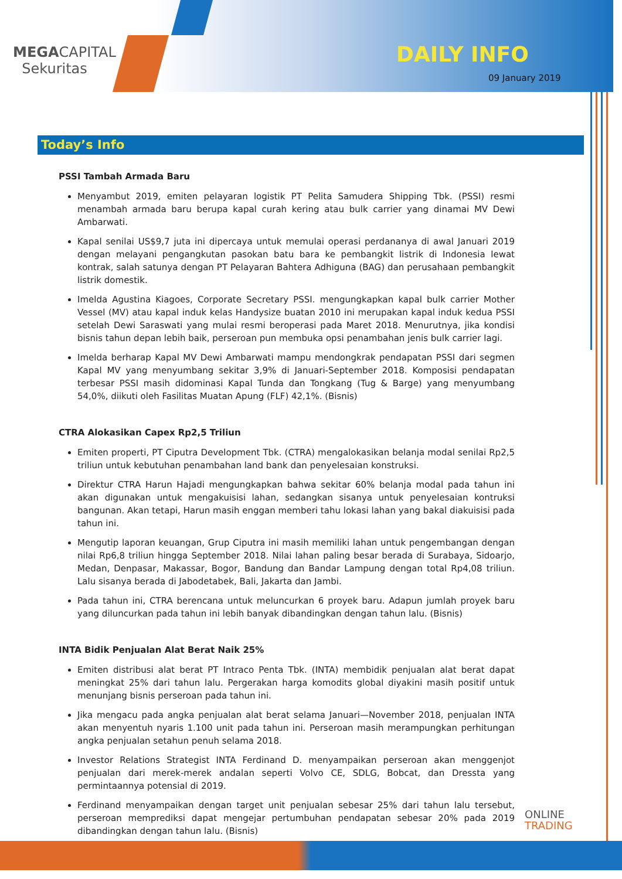MEGACAPITAL
Sekuritas
DAILY INFO
09 January 2019
Today’s Info
PSSI Tambah Armada Baru
Menyambut 2019, emiten pelayaran logistik PT Pelita Samudera Shipping Tbk. (PSSI) resmi menambah armada baru berupa kapal curah kering atau bulk carrier yang dinamai MV Dewi Ambarwati.
Kapal senilai US$9,7 juta ini dipercaya untuk memulai operasi perdananya di awal Januari 2019 dengan melayani pengangkutan pasokan batu bara ke pembangkit listrik di Indonesia lewat kontrak, salah satunya dengan PT Pelayaran Bahtera Adhiguna (BAG) dan perusahaan pembangkit listrik domestik.
Imelda Agustina Kiagoes, Corporate Secretary PSSI. mengungkapkan kapal bulk carrier Mother Vessel (MV) atau kapal induk kelas Handysize buatan 2010 ini merupakan kapal induk kedua PSSI setelah Dewi Saraswati yang mulai resmi beroperasi pada Maret 2018. Menurutnya, jika kondisi bisnis tahun depan lebih baik, perseroan pun membuka opsi penambahan jenis bulk carrier lagi.
Imelda berharap Kapal MV Dewi Ambarwati mampu mendongkrak pendapatan PSSI dari segmen Kapal MV yang menyumbang sekitar 3,9% di Januari-September 2018. Komposisi pendapatan terbesar PSSI masih didominasi Kapal Tunda dan Tongkang (Tug & Barge) yang menyumbang 54,0%, diikuti oleh Fasilitas Muatan Apung (FLF) 42,1%. (Bisnis)
CTRA Alokasikan Capex Rp2,5 Triliun
Emiten properti, PT Ciputra Development Tbk. (CTRA) mengalokasikan belanja modal senilai Rp2,5 triliun untuk kebutuhan penambahan land bank dan penyelesaian konstruksi.
Direktur CTRA Harun Hajadi mengungkapkan bahwa sekitar 60% belanja modal pada tahun ini akan digunakan untuk mengakuisisi lahan, sedangkan sisanya untuk penyelesaian kontruksi bangunan. Akan tetapi, Harun masih enggan memberi tahu lokasi lahan yang bakal diakuisisi pada tahun ini.
Mengutip laporan keuangan, Grup Ciputra ini masih memiliki lahan untuk pengembangan dengan nilai Rp6,8 triliun hingga September 2018. Nilai lahan paling besar berada di Surabaya, Sidoarjo, Medan, Denpasar, Makassar, Bogor, Bandung dan Bandar Lampung dengan total Rp4,08 triliun. Lalu sisanya berada di Jabodetabek, Bali, Jakarta dan Jambi.
Pada tahun ini, CTRA berencana untuk meluncurkan 6 proyek baru. Adapun jumlah proyek baru yang diluncurkan pada tahun ini lebih banyak dibandingkan dengan tahun lalu. (Bisnis)
INTA Bidik Penjualan Alat Berat Naik 25%
Emiten distribusi alat berat PT Intraco Penta Tbk. (INTA) membidik penjualan alat berat dapat meningkat 25% dari tahun lalu. Pergerakan harga komodits global diyakini masih positif untuk menunjang bisnis perseroan pada tahun ini.
Jika mengacu pada angka penjualan alat berat selama Januari—November 2018, penjualan INTA akan menyentuh nyaris 1.100 unit pada tahun ini. Perseroan masih merampungkan perhitungan angka penjualan setahun penuh selama 2018.
Investor Relations Strategist INTA Ferdinand D. menyampaikan perseroan akan menggenjot penjualan dari merek-merek andalan seperti Volvo CE, SDLG, Bobcat, dan Dressta yang permintaannya potensial di 2019.
Ferdinand menyampaikan dengan target unit penjualan sebesar 25% dari tahun lalu tersebut, perseroan memprediksi dapat mengejar pertumbuhan pendapatan sebesar 20% pada 2019 dibandingkan dengan tahun lalu. (Bisnis)
ONLINE
TRADING